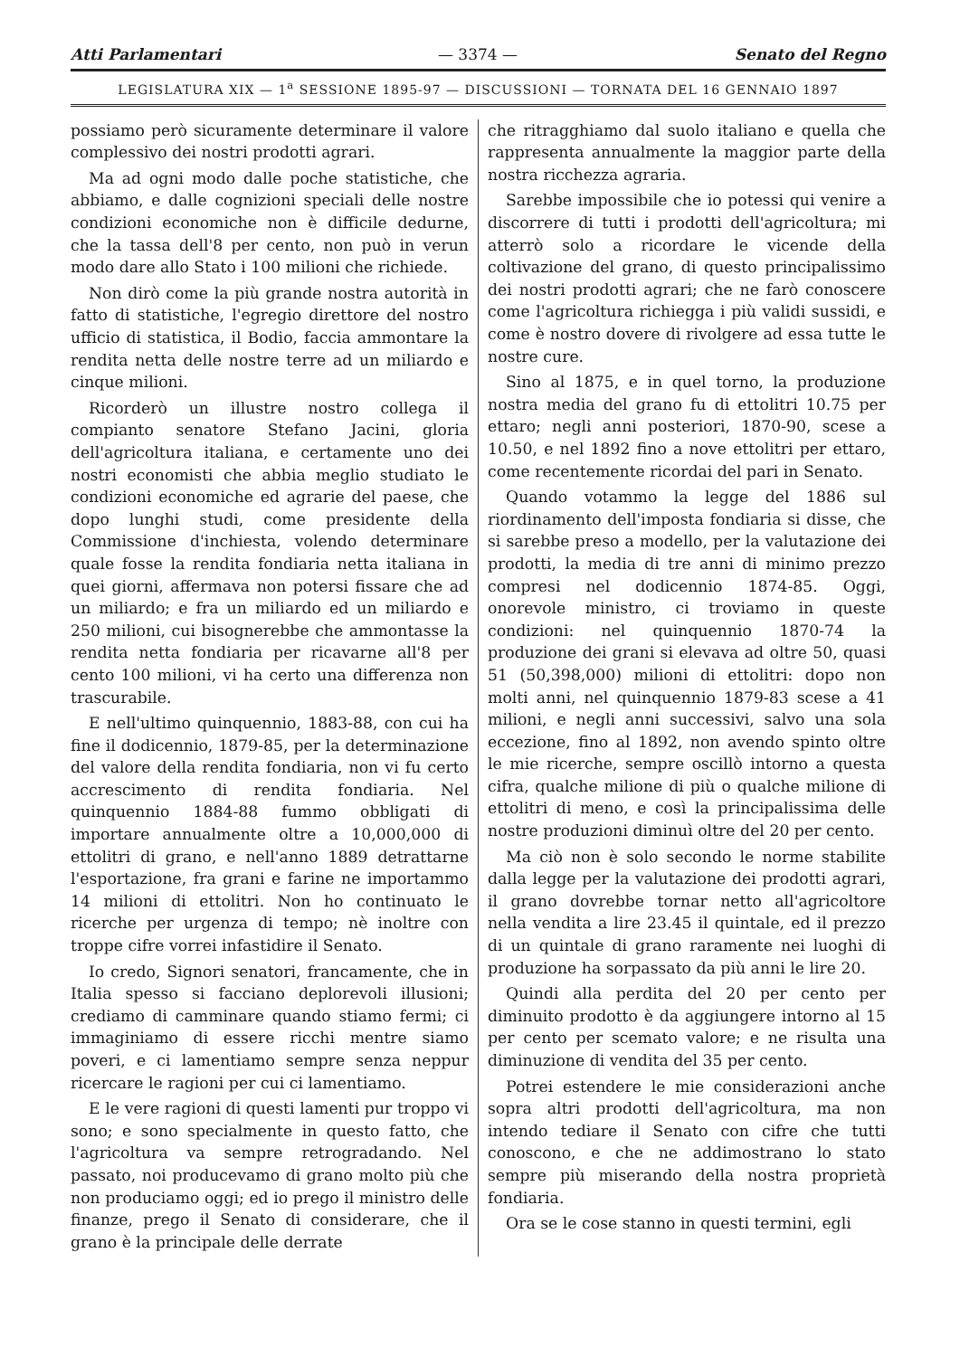Atti Parlamentari — 3374 — Senato del Regno
LEGISLATURA XIX — 1<sup>a</sup> SESSIONE 1895-97 — DISCUSSIONI — TORNATA DEL 16 GENNAIO 1897
possiamo però sicuramente determinare il valore complessivo dei nostri prodotti agrari.
Ma ad ogni modo dalle poche statistiche, che abbiamo, e dalle cognizioni speciali delle nostre condizioni economiche non è difficile dedurne, che la tassa dell'8 per cento, non può in verun modo dare allo Stato i 100 milioni che richiede.
Non dirò come la più grande nostra autorità in fatto di statistiche, l'egregio direttore del nostro ufficio di statistica, il Bodio, faccia ammontare la rendita netta delle nostre terre ad un miliardo e cinque milioni.
Ricorderò un illustre nostro collega il compianto senatore Stefano Jacini, gloria dell'agricoltura italiana, e certamente uno dei nostri economisti che abbia meglio studiato le condizioni economiche ed agrarie del paese, che dopo lunghi studi, come presidente della Commissione d'inchiesta, volendo determinare quale fosse la rendita fondiaria netta italiana in quei giorni, affermava non potersi fissare che ad un miliardo; e fra un miliardo ed un miliardo e 250 milioni, cui bisognerebbe che ammontasse la rendita netta fondiaria per ricavarne all'8 per cento 100 milioni, vi ha certo una differenza non trascurabile.
E nell'ultimo quinquennio, 1883-88, con cui ha fine il dodicennio, 1879-85, per la determinazione del valore della rendita fondiaria, non vi fu certo accrescimento di rendita fondiaria. Nel quinquennio 1884-88 fummo obbligati di importare annualmente oltre a 10,000,000 di ettolitri di grano, e nell'anno 1889 detrattarne l'esportazione, fra grani e farine ne importammo 14 milioni di ettolitri. Non ho continuato le ricerche per urgenza di tempo; nè inoltre con troppe cifre vorrei infastidire il Senato.
Io credo, Signori senatori, francamente, che in Italia spesso si facciano deplorevoli illusioni; crediamo di camminare quando stiamo fermi; ci immaginiamo di essere ricchi mentre siamo poveri, e ci lamentiamo sempre senza neppur ricercare le ragioni per cui ci lamentiamo.
E le vere ragioni di questi lamenti pur troppo vi sono; e sono specialmente in questo fatto, che l'agricoltura va sempre retrogradando. Nel passato, noi producevamo di grano molto più che non produciamo oggi; ed io prego il ministro delle finanze, prego il Senato di considerare, che il grano è la principale delle derrate
che ritragghiamo dal suolo italiano e quella che rappresenta annualmente la maggior parte della nostra ricchezza agraria.
Sarebbe impossibile che io potessi qui venire a discorrere di tutti i prodotti dell'agricoltura; mi atterrò solo a ricordare le vicende della coltivazione del grano, di questo principalissimo dei nostri prodotti agrari; che ne farò conoscere come l'agricoltura richiegga i più validi sussidi, e come è nostro dovere di rivolgere ad essa tutte le nostre cure.
Sino al 1875, e in quel torno, la produzione nostra media del grano fu di ettolitri 10.75 per ettaro; negli anni posteriori, 1870-90, scese a 10.50, e nel 1892 fino a nove ettolitri per ettaro, come recentemente ricordai del pari in Senato.
Quando votammo la legge del 1886 sul riordinamento dell'imposta fondiaria si disse, che si sarebbe preso a modello, per la valutazione dei prodotti, la media di tre anni di minimo prezzo compresi nel dodicennio 1874-85. Oggi, onorevole ministro, ci troviamo in queste condizioni: nel quinquennio 1870-74 la produzione dei grani si elevava ad oltre 50, quasi 51 (50,398,000) milioni di ettolitri: dopo non molti anni, nel quinquennio 1879-83 scese a 41 milioni, e negli anni successivi, salvo una sola eccezione, fino al 1892, non avendo spinto oltre le mie ricerche, sempre oscillò intorno a questa cifra, qualche milione di più o qualche milione di ettolitri di meno, e così la principalissima delle nostre produzioni diminuì oltre del 20 per cento.
Ma ciò non è solo secondo le norme stabilite dalla legge per la valutazione dei prodotti agrari, il grano dovrebbe tornar netto all'agricoltore nella vendita a lire 23.45 il quintale, ed il prezzo di un quintale di grano raramente nei luoghi di produzione ha sorpassato da più anni le lire 20.
Quindi alla perdita del 20 per cento per diminuito prodotto è da aggiungere intorno al 15 per cento per scemato valore; e ne risulta una diminuzione di vendita del 35 per cento.
Potrei estendere le mie considerazioni anche sopra altri prodotti dell'agricoltura, ma non intendo tediare il Senato con cifre che tutti conoscono, e che ne addimostrano lo stato sempre più miserando della nostra proprietà fondiaria.
Ora se le cose stanno in questi termini, egli